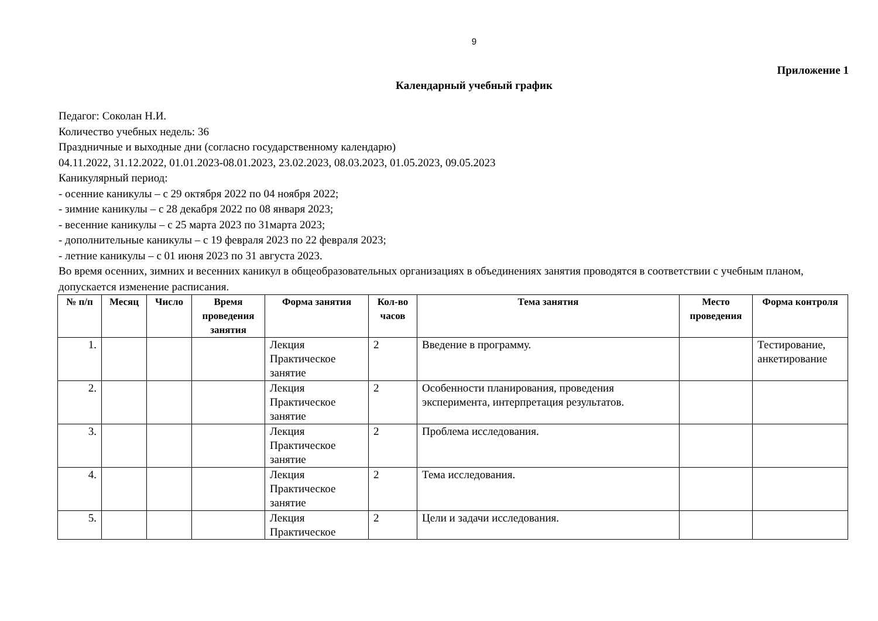9
Приложение 1
Календарный учебный график
Педагог: Соколан Н.И.
Количество учебных недель: 36
Праздничные и выходные дни (согласно государственному календарю)
04.11.2022, 31.12.2022, 01.01.2023-08.01.2023, 23.02.2023, 08.03.2023, 01.05.2023, 09.05.2023
Каникулярный период:
- осенние каникулы – с 29 октября 2022 по 04 ноября 2022;
- зимние каникулы – с 28 декабря 2022 по 08 января 2023;
- весенние каникулы – с 25 марта 2023 по 31марта 2023;
- дополнительные каникулы – с 19 февраля 2023 по 22 февраля 2023;
- летние каникулы – с 01 июня 2023 по 31 августа 2023.
Во время осенних, зимних и весенних каникул в общеобразовательных организациях в объединениях занятия проводятся в соответствии с учебным планом, допускается изменение расписания.
| № п/п | Месяц | Число | Время проведения занятия | Форма занятия | Кол-во часов | Тема занятия | Место проведения | Форма контроля |
| --- | --- | --- | --- | --- | --- | --- | --- | --- |
| 1. | | | | Лекция Практическое занятие | 2 | Введение в программу. | | Тестирование, анкетирование |
| 2. | | | | Лекция Практическое занятие | 2 | Особенности планирования, проведения эксперимента, интерпретация результатов. | | |
| 3. | | | | Лекция Практическое занятие | 2 | Проблема исследования. | | |
| 4. | | | | Лекция Практическое занятие | 2 | Тема исследования. | | |
| 5. | | | | Лекция Практическое | 2 | Цели и задачи исследования. | | |